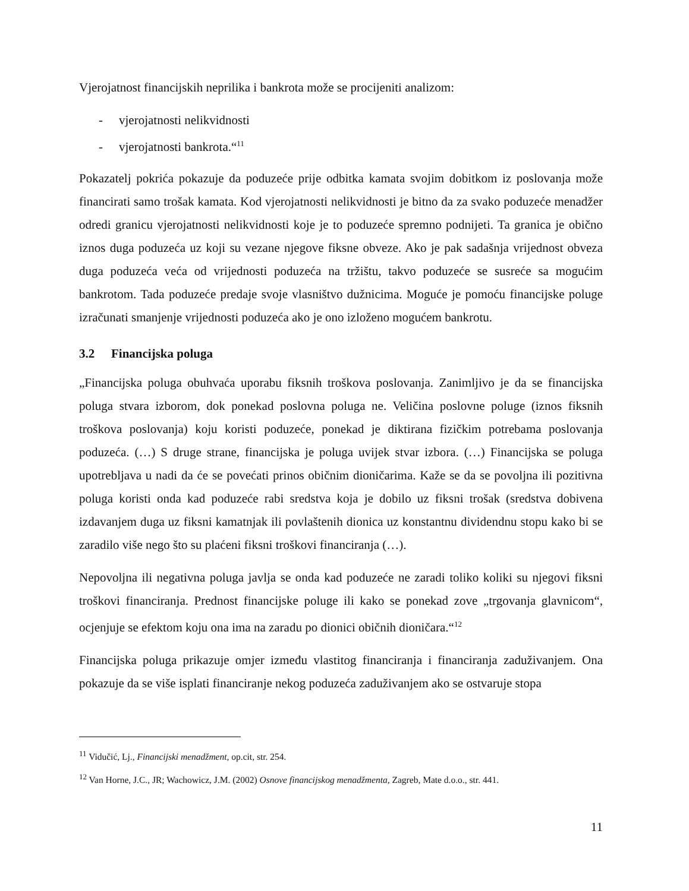Vjerojatnost financijskih neprilika i bankrota može se procijeniti analizom:
- vjerojatnosti nelikvidnosti
- vjerojatnosti bankrota.“<sup>11</sup>
Pokazatelj pokrića pokazuje da poduzeće prije odbitka kamata svojim dobitkom iz poslovanja može financirati samo trošak kamata. Kod vjerojatnosti nelikvidnosti je bitno da za svako poduzeće menadžer odredi granicu vjerojatnosti nelikvidnosti koje je to poduzeće spremno podnijeti. Ta granica je obično iznos duga poduzeća uz koji su vezane njegove fiksne obveze. Ako je pak sadašnja vrijednost obveza duga poduzeća veća od vrijednosti poduzeća na tržištu, takvo poduzeće se susreće sa mogućim bankrotom. Tada poduzeće predaje svoje vlasništvo dužnicima. Moguće je pomoću financijske poluge izračunati smanjenje vrijednosti poduzeća ako je ono izloženo mogućem bankrotu.
3.2 Financijska poluga
„Financijska poluga obuhvaća uporabu fiksnih troškova poslovanja. Zanimljivo je da se financijska poluga stvara izborom, dok ponekad poslovna poluga ne. Veličina poslovne poluge (iznos fiksnih troškova poslovanja) koju koristi poduzeće, ponekad je diktirana fizičkim potrebama poslovanja poduzeća. (…) S druge strane, financijska je poluga uvijek stvar izbora. (…) Financijska se poluga upotrebljava u nadi da će se povećati prinos običnim dioničarima. Kaže se da se povoljna ili pozitivna poluga koristi onda kad poduzeće rabi sredstva koja je dobilo uz fiksni trošak (sredstva dobivena izdavanjem duga uz fiksni kamatnjak ili povlaštenih dionica uz konstantnu dividendnu stopu kako bi se zaradilo više nego što su plaćeni fiksni troškovi financiranja (…).
Nepovoljna ili negativna poluga javlja se onda kad poduzeće ne zaradi toliko koliki su njegovi fiksni troškovi financiranja. Prednost financijske poluge ili kako se ponekad zove „trgovanja glavnicom“, ocjenjuje se efektom koju ona ima na zaradu po dionici običnih dioničara.“<sup>12</sup>
Financijska poluga prikazuje omjer između vlastitog financiranja i financiranja zaduživanjem. Ona pokazuje da se više isplati financiranje nekog poduzeća zaduživanjem ako se ostvaruje stopa
<sup>11</sup> Vidučić, Lj., Financijski menadžment, op.cit, str. 254.
<sup>12</sup> Van Horne, J.C., JR; Wachowicz, J.M. (2002) Osnove financijskog menadžmenta, Zagreb, Mate d.o.o., str. 441.
11